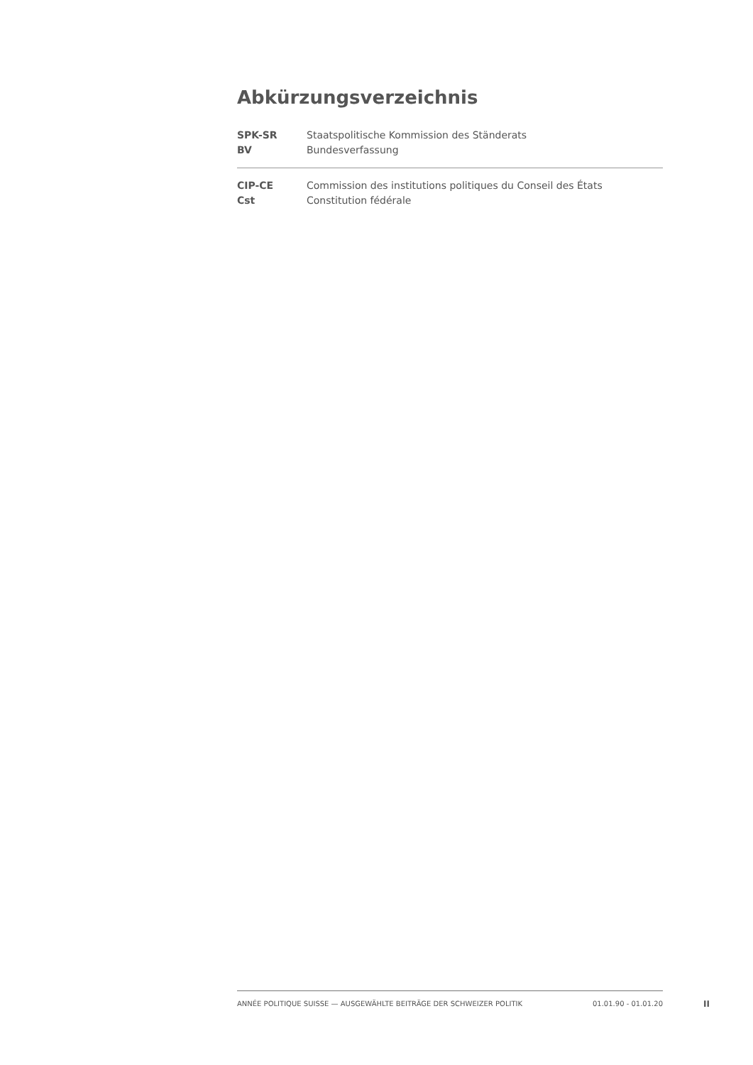Abkürzungsverzeichnis
| SPK-SR | Staatspolitische Kommission des Ständerats |
| BV | Bundesverfassung |
| CIP-CE | Commission des institutions politiques du Conseil des États |
| Cst | Constitution fédérale |
ANNÉE POLITIQUE SUISSE — AUSGEWÄHLTE BEITRÄGE DER SCHWEIZER POLITIK 01.01.90 - 01.01.20
II